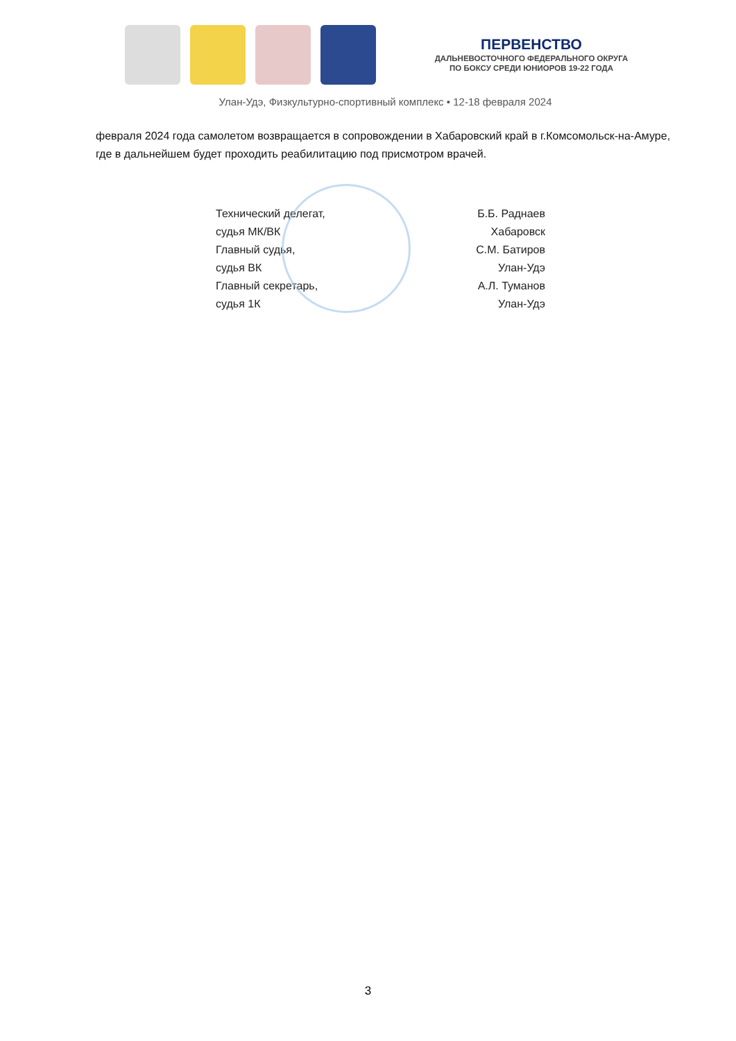ПЕРВЕНСТВО
ДАЛЬНЕВОСТОЧНОГО ФЕДЕРАЛЬНОГО ОКРУГА
ПО БОКСУ СРЕДИ ЮНИОРОВ 19-22 ГОДА
Улан-Удэ, Физкультурно-спортивный комплекс • 12-18 февраля 2024
февраля 2024 года самолетом возвращается в сопровождении в Хабаровский край в г.Комсомольск-на-Амуре, где в дальнейшем будет проходить реабилитацию под присмотром врачей.
Технический делегат,
судья МК/ВК
Главный судья,
судья ВК
Главный секретарь,
судья 1К
Б.Б. Раднаев
Хабаровск
С.М. Батиров
Улан-Удэ
А.Л. Туманов
Улан-Удэ
3